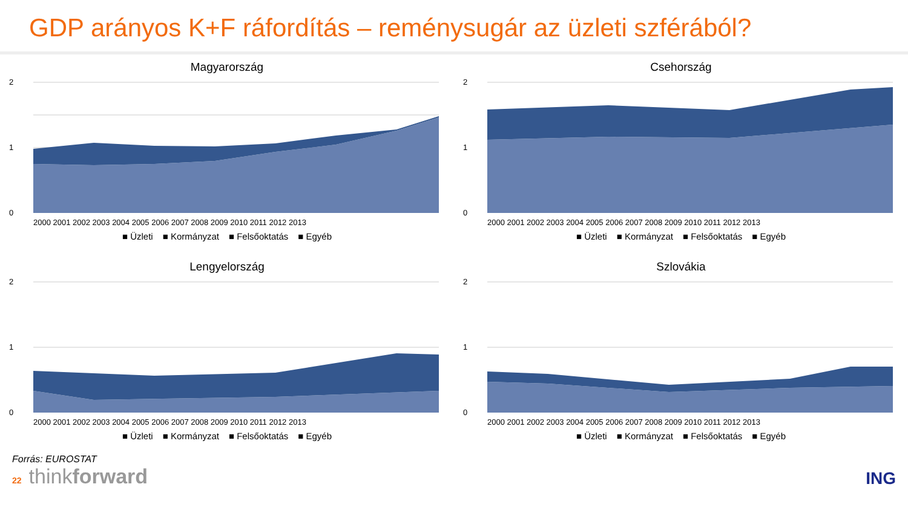GDP arányos K+F ráfordítás – reménysugár az üzleti szférából?
Magyarország
2
1
0
2000 2001 2002 2003 2004 2005 2006 2007 2008 2009 2010 2011 2012 2013
■ Üzleti ■ Kormányzat ■ Felsőoktatás ■ Egyéb
Csehország
2
1
0
2000 2001 2002 2003 2004 2005 2006 2007 2008 2009 2010 2011 2012 2013
■ Üzleti ■ Kormányzat ■ Felsőoktatás ■ Egyéb
Lengyelország
2
1
0
2000 2001 2002 2003 2004 2005 2006 2007 2008 2009 2010 2011 2012 2013
■ Üzleti ■ Kormányzat ■ Felsőoktatás ■ Egyéb
Szlovákia
2
1
0
2000 2001 2002 2003 2004 2005 2006 2007 2008 2009 2010 2011 2012 2013
■ Üzleti ■ Kormányzat ■ Felsőoktatás ■ Egyéb
Forrás: EUROSTAT
22 thinkforward
ING